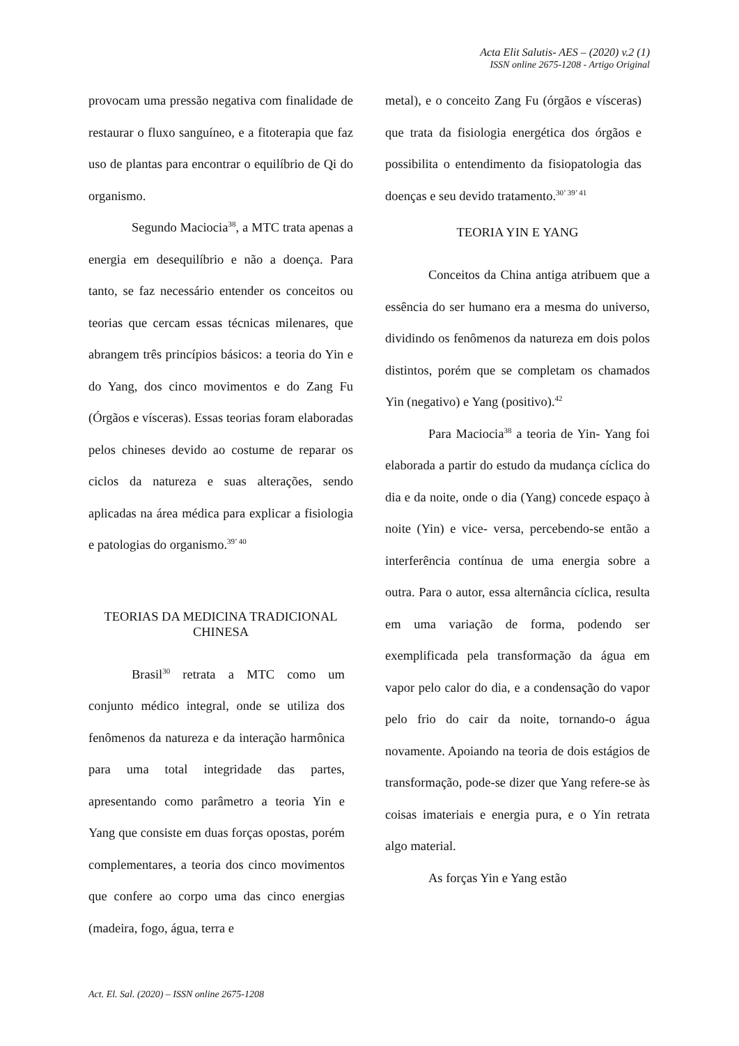Acta Elit Salutis- AES – (2020) v.2 (1)
ISSN online 2675-1208 - Artigo Original
provocam uma pressão negativa com finalidade de restaurar o fluxo sanguíneo, e a fitoterapia que faz uso de plantas para encontrar o equilíbrio de Qi do organismo.
Segundo Maciocia<sup>38</sup>, a MTC trata apenas a energia em desequilíbrio e não a doença. Para tanto, se faz necessário entender os conceitos ou teorias que cercam essas técnicas milenares, que abrangem três princípios básicos: a teoria do Yin e do Yang, dos cinco movimentos e do Zang Fu (Órgãos e vísceras). Essas teorias foram elaboradas pelos chineses devido ao costume de reparar os ciclos da natureza e suas alterações, sendo aplicadas na área médica para explicar a fisiologia e patologias do organismo.<sup>39’ 40</sup>
TEORIAS DA MEDICINA TRADICIONAL CHINESA
Brasil<sup>30</sup> retrata a MTC como um conjunto médico integral, onde se utiliza dos fenômenos da natureza e da interação harmônica para uma total integridade das partes, apresentando como parâmetro a teoria Yin e Yang que consiste em duas forças opostas, porém complementares, a teoria dos cinco movimentos que confere ao corpo uma das cinco energias (madeira, fogo, água, terra e
metal), e o conceito Zang Fu (órgãos e vísceras) que trata da fisiologia energética dos órgãos e possibilita o entendimento da fisiopatologia das doenças e seu devido tratamento.<sup>30’ 39’ 41</sup>
TEORIA YIN E YANG
Conceitos da China antiga atribuem que a essência do ser humano era a mesma do universo, dividindo os fenômenos da natureza em dois polos distintos, porém que se completam os chamados Yin (negativo) e Yang (positivo).<sup>42</sup>
Para Maciocia<sup>38</sup> a teoria de Yin- Yang foi elaborada a partir do estudo da mudança cíclica do dia e da noite, onde o dia (Yang) concede espaço à noite (Yin) e vice- versa, percebendo-se então a interferência contínua de uma energia sobre a outra. Para o autor, essa alternância cíclica, resulta em uma variação de forma, podendo ser exemplificada pela transformação da água em vapor pelo calor do dia, e a condensação do vapor pelo frio do cair da noite, tornando-o água novamente. Apoiando na teoria de dois estágios de transformação, pode-se dizer que Yang refere-se às coisas imateriais e energia pura, e o Yin retrata algo material.
As forças Yin e Yang estão
Act. El. Sal. (2020) – ISSN online 2675-1208